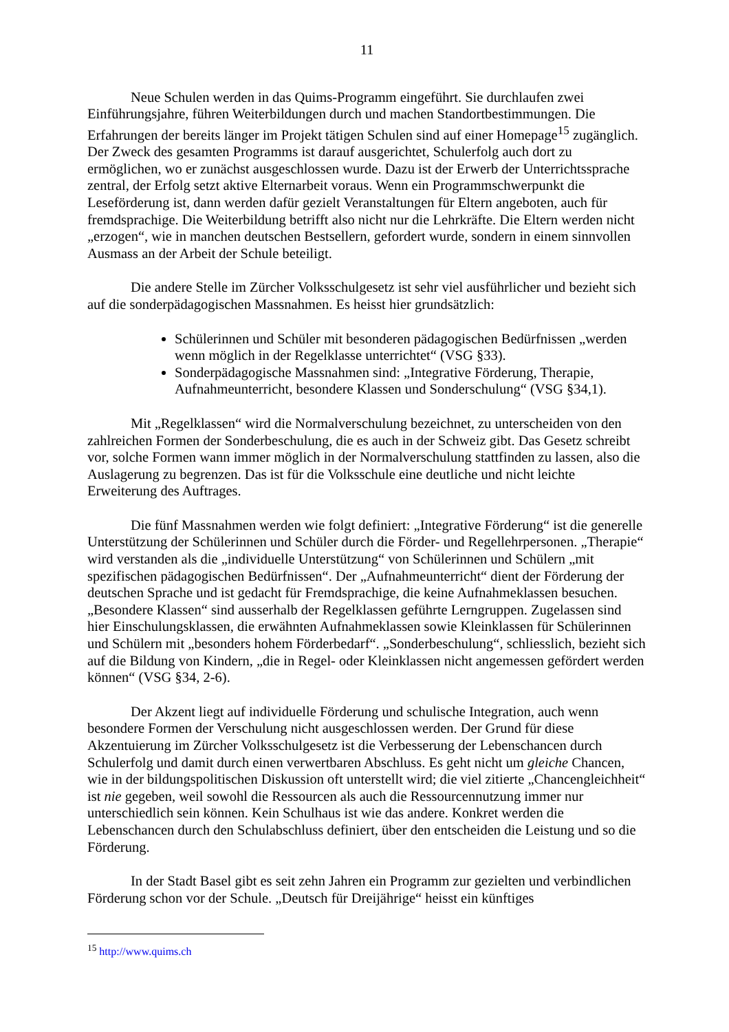11
Neue Schulen werden in das Quims-Programm eingeführt. Sie durchlaufen zwei Einführungsjahre, führen Weiterbildungen durch und machen Standortbestimmungen. Die Erfahrungen der bereits länger im Projekt tätigen Schulen sind auf einer Homepage<sup>15</sup> zugänglich. Der Zweck des gesamten Programms ist darauf ausgerichtet, Schulerfolg auch dort zu ermöglichen, wo er zunächst ausgeschlossen wurde. Dazu ist der Erwerb der Unterrichtssprache zentral, der Erfolg setzt aktive Elternarbeit voraus. Wenn ein Programmschwerpunkt die Leseförderung ist, dann werden dafür gezielt Veranstaltungen für Eltern angeboten, auch für fremdsprachige. Die Weiterbildung betrifft also nicht nur die Lehrkräfte. Die Eltern werden nicht „erzogen“, wie in manchen deutschen Bestsellern, gefordert wurde, sondern in einem sinnvollen Ausmass an der Arbeit der Schule beteiligt.
Die andere Stelle im Zürcher Volksschulgesetz ist sehr viel ausführlicher und bezieht sich auf die sonderpädagogischen Massnahmen. Es heisst hier grundsätzlich:
Schülerinnen und Schüler mit besonderen pädagogischen Bedürfnissen „werden wenn möglich in der Regelklasse unterrichtet“ (VSG §33).
Sonderpädagogische Massnahmen sind: „Integrative Förderung, Therapie, Aufnahmeunterricht, besondere Klassen und Sonderschulung“ (VSG §34,1).
Mit „Regelklassen“ wird die Normalverschulung bezeichnet, zu unterscheiden von den zahlreichen Formen der Sonderbeschulung, die es auch in der Schweiz gibt. Das Gesetz schreibt vor, solche Formen wann immer möglich in der Normalverschulung stattfinden zu lassen, also die Auslagerung zu begrenzen. Das ist für die Volksschule eine deutliche und nicht leichte Erweiterung des Auftrages.
Die fünf Massnahmen werden wie folgt definiert: „Integrative Förderung“ ist die generelle Unterstützung der Schülerinnen und Schüler durch die Förder- und Regellehrpersonen. „Therapie“ wird verstanden als die „individuelle Unterstützung“ von Schülerinnen und Schülern „mit spezifischen pädagogischen Bedürfnissen“. Der „Aufnahmeunterricht“ dient der Förderung der deutschen Sprache und ist gedacht für Fremdsprachige, die keine Aufnahmeklassen besuchen. „Besondere Klassen“ sind ausserhalb der Regelklassen geführte Lerngruppen. Zugelassen sind hier Einschulungsklassen, die erwähnten Aufnahmeklassen sowie Kleinklassen für Schülerinnen und Schülern mit „besonders hohem Förderbedarf“. „Sonderbeschulung“, schliesslich, bezieht sich auf die Bildung von Kindern, „die in Regel- oder Kleinklassen nicht angemessen gefördert werden können“ (VSG §34, 2-6).
Der Akzent liegt auf individuelle Förderung und schulische Integration, auch wenn besondere Formen der Verschulung nicht ausgeschlossen werden. Der Grund für diese Akzentuierung im Zürcher Volksschulgesetz ist die Verbesserung der Lebenschancen durch Schulerfolg und damit durch einen verwertbaren Abschluss. Es geht nicht um gleiche Chancen, wie in der bildungspolitischen Diskussion oft unterstellt wird; die viel zitierte „Chancengleichheit“ ist nie gegeben, weil sowohl die Ressourcen als auch die Ressourcennutzung immer nur unterschiedlich sein können. Kein Schulhaus ist wie das andere. Konkret werden die Lebenschancen durch den Schulabschluss definiert, über den entscheiden die Leistung und so die Förderung.
In der Stadt Basel gibt es seit zehn Jahren ein Programm zur gezielten und verbindlichen Förderung schon vor der Schule. „Deutsch für Dreijährige“ heisst ein künftiges
<sup>15</sup> http://www.quims.ch